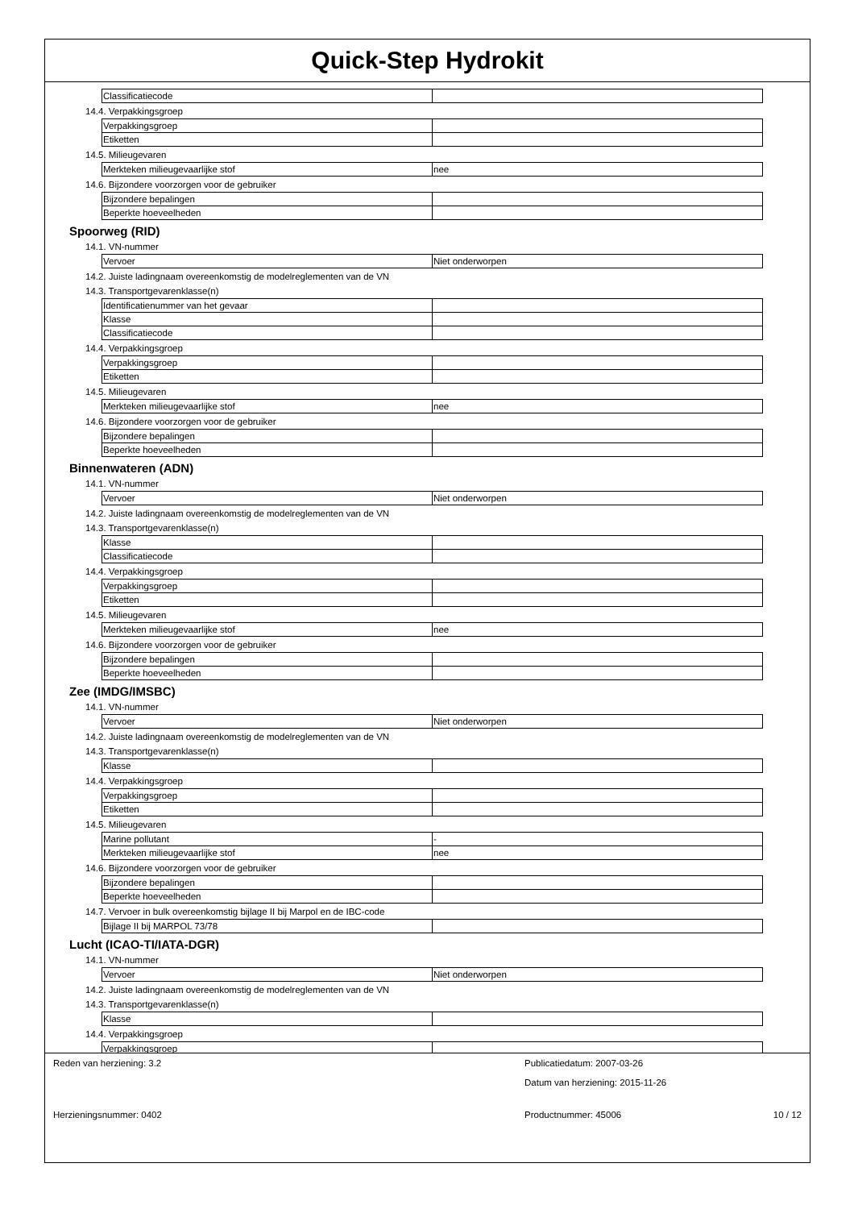Quick-Step Hydrokit
| Classificatiecode | |
14.4. Verpakkingsgroep
| Verpakkingsgroep | |
| Etiketten | |
14.5. Milieugevaren
| Merkteken milieugevaarlijke stof | nee |
14.6. Bijzondere voorzorgen voor de gebruiker
| Bijzondere bepalingen | |
| Beperkte hoeveelheden | |
Spoorweg (RID)
14.1. VN-nummer
| Vervoer | Niet onderworpen |
14.2. Juiste ladingnaam overeenkomstig de modelreglementen van de VN
14.3. Transportgevarenklasse(n)
| Identificatienummer van het gevaar | |
| Klasse | |
| Classificatiecode | |
14.4. Verpakkingsgroep
| Verpakkingsgroep | |
| Etiketten | |
14.5. Milieugevaren
| Merkteken milieugevaarlijke stof | nee |
14.6. Bijzondere voorzorgen voor de gebruiker
| Bijzondere bepalingen | |
| Beperkte hoeveelheden | |
Binnenwateren (ADN)
14.1. VN-nummer
| Vervoer | Niet onderworpen |
14.2. Juiste ladingnaam overeenkomstig de modelreglementen van de VN
14.3. Transportgevarenklasse(n)
| Klasse | |
| Classificatiecode | |
14.4. Verpakkingsgroep
| Verpakkingsgroep | |
| Etiketten | |
14.5. Milieugevaren
| Merkteken milieugevaarlijke stof | nee |
14.6. Bijzondere voorzorgen voor de gebruiker
| Bijzondere bepalingen | |
| Beperkte hoeveelheden | |
Zee (IMDG/IMSBC)
14.1. VN-nummer
| Vervoer | Niet onderworpen |
14.2. Juiste ladingnaam overeenkomstig de modelreglementen van de VN
14.3. Transportgevarenklasse(n)
| Klasse | |
14.4. Verpakkingsgroep
| Verpakkingsgroep | |
| Etiketten | |
14.5. Milieugevaren
| Marine pollutant | - |
| Merkteken milieugevaarlijke stof | nee |
14.6. Bijzondere voorzorgen voor de gebruiker
| Bijzondere bepalingen | |
| Beperkte hoeveelheden | |
14.7. Vervoer in bulk overeenkomstig bijlage II bij Marpol en de IBC-code
| Bijlage II bij MARPOL 73/78 | |
Lucht (ICAO-TI/IATA-DGR)
14.1. VN-nummer
| Vervoer | Niet onderworpen |
14.2. Juiste ladingnaam overeenkomstig de modelreglementen van de VN
14.3. Transportgevarenklasse(n)
| Klasse | |
14.4. Verpakkingsgroep
| Verpakkingsgroep | |
Reden van herziening: 3.2
Publicatiedatum: 2007-03-26
Datum van herziening: 2015-11-26
Herzieningsnummer: 0402
Productnummer: 45006
10 / 12